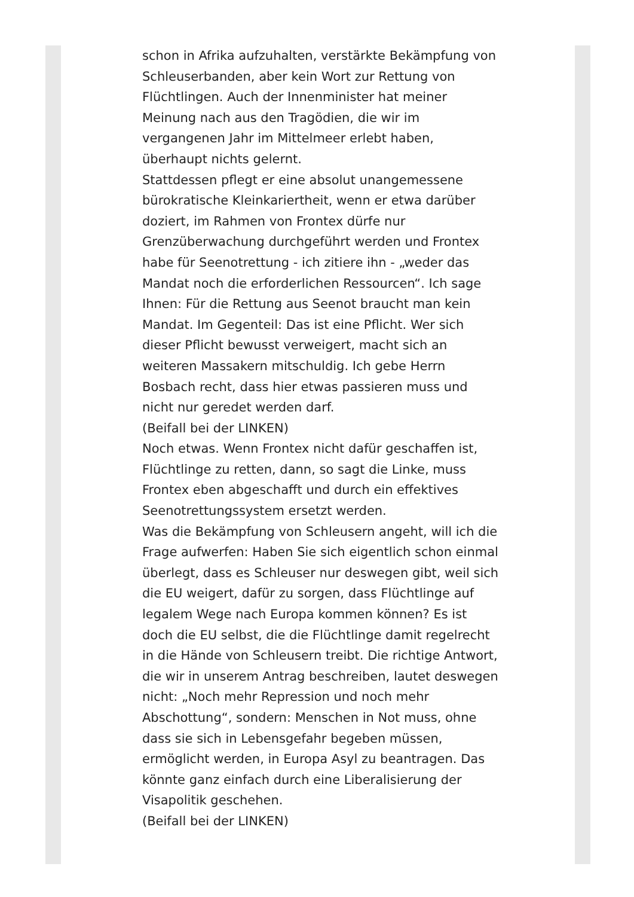schon in Afrika aufzuhalten, verstärkte Bekämpfung von Schleuserbanden, aber kein Wort zur Rettung von Flüchtlingen. Auch der Innenminister hat meiner Meinung nach aus den Tragödien, die wir im vergangenen Jahr im Mittelmeer erlebt haben, überhaupt nichts gelernt.
Stattdessen pflegt er eine absolut unangemessene bürokratische Kleinkariertheit, wenn er etwa darüber doziert, im Rahmen von Frontex dürfe nur Grenzüberwachung durchgeführt werden und Frontex habe für Seenotrettung - ich zitiere ihn - „weder das Mandat noch die erforderlichen Ressourcen“. Ich sage Ihnen: Für die Rettung aus Seenot braucht man kein Mandat. Im Gegenteil: Das ist eine Pflicht. Wer sich dieser Pflicht bewusst verweigert, macht sich an weiteren Massakern mitschuldig. Ich gebe Herrn Bosbach recht, dass hier etwas passieren muss und nicht nur geredet werden darf.
(Beifall bei der LINKEN)
Noch etwas. Wenn Frontex nicht dafür geschaffen ist, Flüchtlinge zu retten, dann, so sagt die Linke, muss Frontex eben abgeschafft und durch ein effektives Seenotrettungssystem ersetzt werden.
Was die Bekämpfung von Schleusern angeht, will ich die Frage aufwerfen: Haben Sie sich eigentlich schon einmal überlegt, dass es Schleuser nur deswegen gibt, weil sich die EU weigert, dafür zu sorgen, dass Flüchtlinge auf legalem Wege nach Europa kommen können? Es ist doch die EU selbst, die die Flüchtlinge damit regelrecht in die Hände von Schleusern treibt. Die richtige Antwort, die wir in unserem Antrag beschreiben, lautet deswegen nicht: „Noch mehr Repression und noch mehr Abschottung“, sondern: Menschen in Not muss, ohne dass sie sich in Lebensgefahr begeben müssen, ermöglicht werden, in Europa Asyl zu beantragen. Das könnte ganz einfach durch eine Liberalisierung der Visapolitik geschehen.
(Beifall bei der LINKEN)